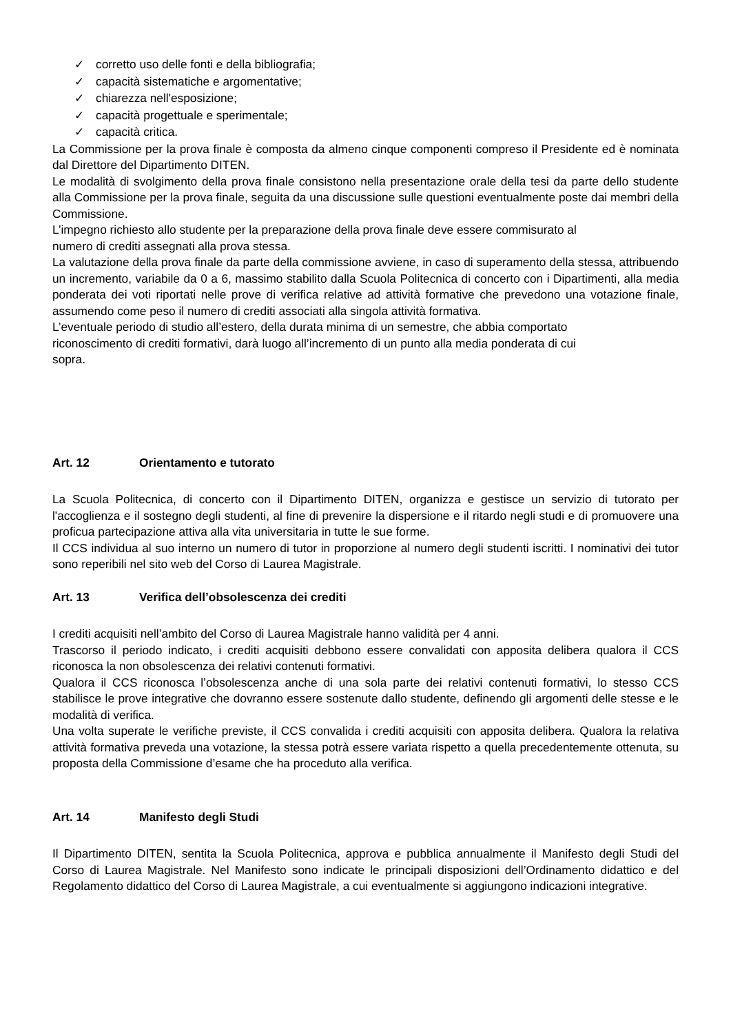✓ corretto uso delle fonti e della bibliografia;
✓ capacità sistematiche e argomentative;
✓ chiarezza nell'esposizione;
✓ capacità progettuale e sperimentale;
✓ capacità critica.
La Commissione per la prova finale è composta da almeno cinque componenti compreso il Presidente ed è nominata dal Direttore del Dipartimento DITEN.
Le modalità di svolgimento della prova finale consistono nella presentazione orale della tesi da parte dello studente alla Commissione per la prova finale, seguita da una discussione sulle questioni eventualmente poste dai membri della Commissione.
L’impegno richiesto allo studente per la preparazione della prova finale deve essere commisurato al
numero di crediti assegnati alla prova stessa.
La valutazione della prova finale da parte della commissione avviene, in caso di superamento della stessa, attribuendo un incremento, variabile da 0 a 6, massimo stabilito dalla Scuola Politecnica di concerto con i Dipartimenti, alla media ponderata dei voti riportati nelle prove di verifica relative ad attività formative che prevedono una votazione finale, assumendo come peso il numero di crediti associati alla singola attività formativa.
L’eventuale periodo di studio all’estero, della durata minima di un semestre, che abbia comportato
riconoscimento di crediti formativi, darà luogo all’incremento di un punto alla media ponderata di cui
sopra.
Art. 12 Orientamento e tutorato
La Scuola Politecnica, di concerto con il Dipartimento DITEN, organizza e gestisce un servizio di tutorato per l'accoglienza e il sostegno degli studenti, al fine di prevenire la dispersione e il ritardo negli studi e di promuovere una proficua partecipazione attiva alla vita universitaria in tutte le sue forme.
Il CCS individua al suo interno un numero di tutor in proporzione al numero degli studenti iscritti. I nominativi dei tutor sono reperibili nel sito web del Corso di Laurea Magistrale.
Art. 13 Verifica dell’obsolescenza dei crediti
I crediti acquisiti nell’ambito del Corso di Laurea Magistrale hanno validità per 4 anni.
Trascorso il periodo indicato, i crediti acquisiti debbono essere convalidati con apposita delibera qualora il CCS riconosca la non obsolescenza dei relativi contenuti formativi.
Qualora il CCS riconosca l’obsolescenza anche di una sola parte dei relativi contenuti formativi, lo stesso CCS stabilisce le prove integrative che dovranno essere sostenute dallo studente, definendo gli argomenti delle stesse e le modalità di verifica.
Una volta superate le verifiche previste, il CCS convalida i crediti acquisiti con apposita delibera. Qualora la relativa attività formativa preveda una votazione, la stessa potrà essere variata rispetto a quella precedentemente ottenuta, su proposta della Commissione d’esame che ha proceduto alla verifica.
Art. 14 Manifesto degli Studi
Il Dipartimento DITEN, sentita la Scuola Politecnica, approva e pubblica annualmente il Manifesto degli Studi del Corso di Laurea Magistrale. Nel Manifesto sono indicate le principali disposizioni dell’Ordinamento didattico e del Regolamento didattico del Corso di Laurea Magistrale, a cui eventualmente si aggiungono indicazioni integrative.